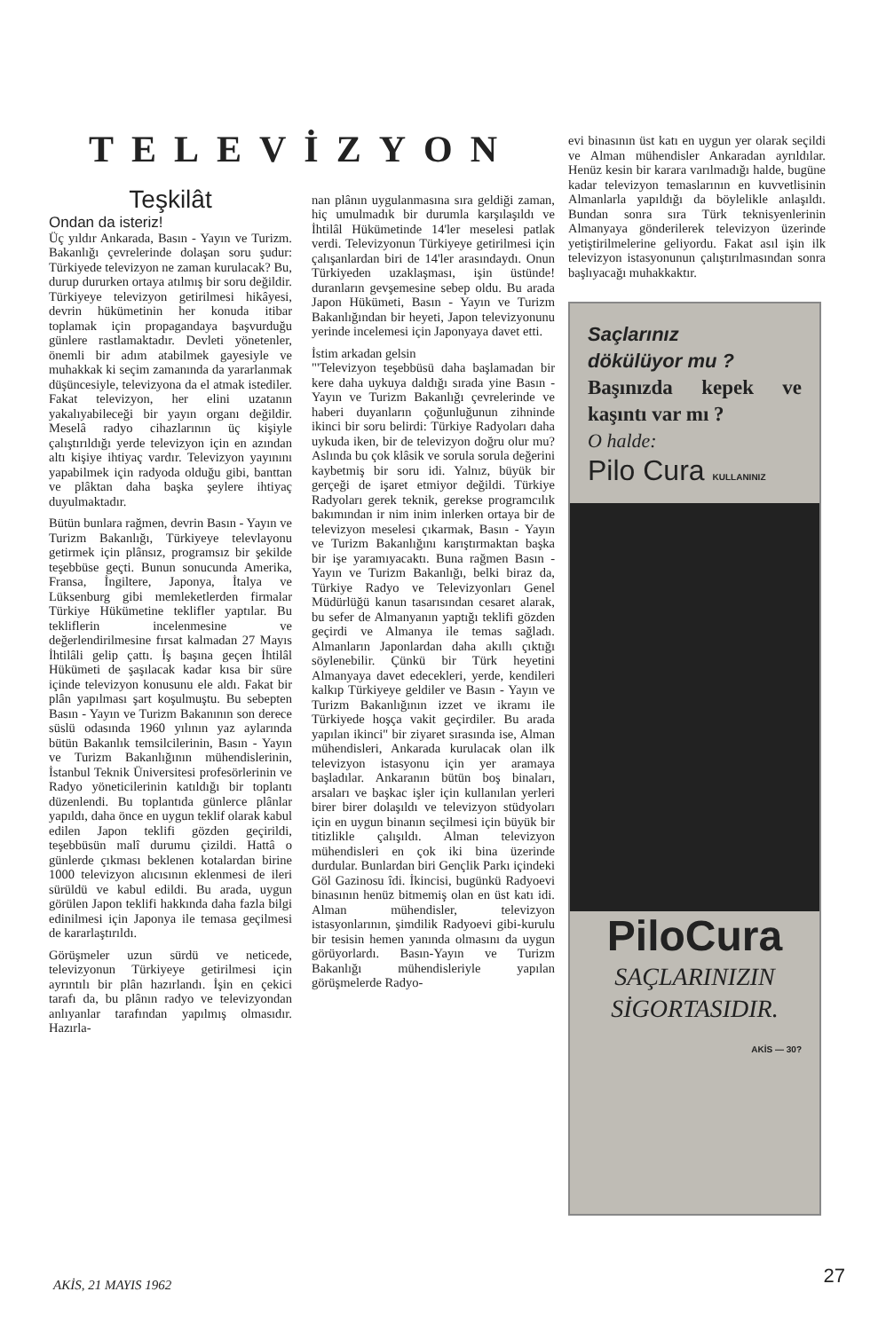TELEVİZYON
Teşkilât
Ondan da isteriz!
Üç yıldır Ankarada, Basın - Yayın ve Turizm. Bakanlığı çevrelerinde dolaşan soru şudur: Türkiyede televizyon ne zaman kurulacak? Bu, durup dururken ortaya atılmış bir soru değildir. Türkiyeye televizyon getirilmesi hikâyesi, devrin hükümetinin her konuda itibar toplamak için propagandaya başvurduğu günlere rastlamaktadır. Devleti yönetenler, önemli bir adım atabilmek gayesiyle ve muhakkak ki seçim zamanında da yararlanmak düşüncesiyle, televizyona da el atmak istediler. Fakat televizyon, her elini uzatanın yakalıyabileceği bir yayın organı değildir. Meselâ radyo cihazlarının üç kişiyle çalıştırıldığı yerde televizyon için en azından altı kişiye ihtiyaç vardır. Televizyon yayınını yapabilmek için radyoda olduğu gibi, banttan ve plâktan daha başka şeylere ihtiyaç duyulmaktadır.
Bütün bunlara rağmen, devrin Basın - Yayın ve Turizm Bakanlığı, Türkiyeye televlayonu getirmek için plânsız, programsız bir şekilde teşebbüse geçti. Bunun sonucunda Amerika, Fransa, İngiltere, Japonya, İtalya ve Lüksenburg gibi memleketlerden firmalar Türkiye Hükümetine teklifler yaptılar. Bu tekliflerin incelenmesine ve değerlendirilmesine fırsat kalmadan 27 Mayıs İhtilâli gelip çattı. İş başına geçen İhtilâl Hükümeti de şaşılacak kadar kısa bir süre içinde televizyon konusunu ele aldı. Fakat bir plân yapılması şart koşulmuştu. Bu sebepten Basın - Yayın ve Turizm Bakanının son derece süslü odasında 1960 yılının yaz aylarında bütün Bakanlık temsilcilerinin, Basın - Yayın ve Turizm Bakanlığının mühendislerinin, İstanbul Teknik Üniversitesi profesörlerinin ve Radyo yöneticilerinin katıldığı bir toplantı düzenlendi. Bu toplantıda günlerce plânlar yapıldı, daha önce en uygun teklif olarak kabul edilen Japon teklifi gözden geçirildi, teşebbüsün malî durumu çizildi. Hattâ o günlerde çıkması beklenen kotalardan birine 1000 televizyon alıcısının eklenmesi de ileri sürüldü ve kabul edildi. Bu arada, uygun görülen Japon teklifi hakkında daha fazla bilgi edinilmesi için Japonya ile temasa geçilmesi de kararlaştırıldı.
Görüşmeler uzun sürdü ve neticede, televizyonun Türkiyeye getirilmesi için ayrıntılı bir plân hazırlandı. İşin en çekici tarafı da, bu plânın radyo ve televizyondan anlıyanlar tarafından yapılmış olmasıdır. Hazırla-
nan plânın uygulanmasına sıra geldiği zaman, hiç umulmadık bir durumla karşılaşıldı ve İhtilâl Hükümetinde 14'ler meselesi patlak verdi. Televizyonun Türkiyeye getirilmesi için çalışanlardan biri de 14'ler arasındaydı. Onun Türkiyeden uzaklaşması, işin üstünde! duranların gevşemesine sebep oldu. Bu arada Japon Hükümeti, Basın - Yayın ve Turizm Bakanlığından bir heyeti, Japon televizyonunu yerinde incelemesi için Japonyaya davet etti.
İstim arkadan gelsin
"'Televizyon teşebbüsü daha başlamadan bir kere daha uykuya daldığı sırada yine Basın - Yayın ve Turizm Bakanlığı çevrelerinde ve haberi duyanların çoğunluğunun zihninde ikinci bir soru belirdi: Türkiye Radyoları daha uykuda iken, bir de televizyon doğru olur mu? Aslında bu çok klâsik ve sorula sorula değerini kaybetmiş bir soru idi. Yalnız, büyük bir gerçeği de işaret etmiyor değildi. Türkiye Radyoları gerek teknik, gerekse programcılık bakımından ir nim inim inlerken ortaya bir de televizyon meselesi çıkarmak, Basın - Yayın ve Turizm Bakanlığını karıştırmaktan başka bir işe yaramıyacaktı. Buna rağmen Basın - Yayın ve Turizm Bakanlığı, belki biraz da, Türkiye Radyo ve Televizyonları Genel Müdürlüğü kanun tasarısından cesaret alarak, bu sefer de Almanyanın yaptığı teklifi gözden geçirdi ve Almanya ile temas sağladı. Almanların Japonlardan daha akıllı çıktığı söylenebilir. Çünkü bir Türk heyetini Almanyaya davet edecekleri, yerde, kendileri kalkıp Türkiyeye geldiler ve Basın - Yayın ve Turizm Bakanlığının izzet ve ikramı ile Türkiyede hoşça vakit geçirdiler. Bu arada yapılan ikinci" bir ziyaret sırasında ise, Alman mühendisleri, Ankarada kurulacak olan ilk televizyon istasyonu için yer aramaya başladılar. Ankaranın bütün boş binaları, arsaları ve başkac işler için kullanılan yerleri birer birer dolaşıldı ve televizyon stüdyoları için en uygun binanın seçilmesi için büyük bir titizlikle çalışıldı. Alman televizyon mühendisleri en çok iki bina üzerinde durdular. Bunlardan biri Gençlik Parkı içindeki Göl Gazinosu îdi. İkincisi, bugünkü Radyoevi binasının henüz bitmemiş olan en üst katı idi. Alman mühendisler, televizyon istasyonlarının, şimdilik Radyoevi gibi-kurulu bir tesisin hemen yanında olmasını da uygun görüyorlardı. Basın-Yayın ve Turizm Bakanlığı mühendisleriyle yapılan görüşmelerde Radyo-
evi binasının üst katı en uygun yer olarak seçildi ve Alman mühendisler Ankaradan ayrıldılar. Henüz kesin bir karara varılmadığı halde, bugüne kadar televizyon temaslarının en kuvvetlisinin Almanlarla yapıldığı da böylelikle anlaşıldı. Bundan sonra sıra Türk teknisyenlerinin Almanyaya gönderilerek televizyon üzerinde yetiştirilmelerine geliyordu. Fakat asıl işin ilk televizyon istasyonunun çalıştırılmasından sonra başlıyacağı muhakkaktır.
Saçlarınız
dökülüyor mu ?
Başınızda kepek ve kaşıntı var mı ?
O halde:
Pilo Cura KULLANINIZ
PiloCura
SAÇLARINIZIN SİGORTASIDIR.
AKİS — 30?
AKİS, 21 MAYIS 1962 27